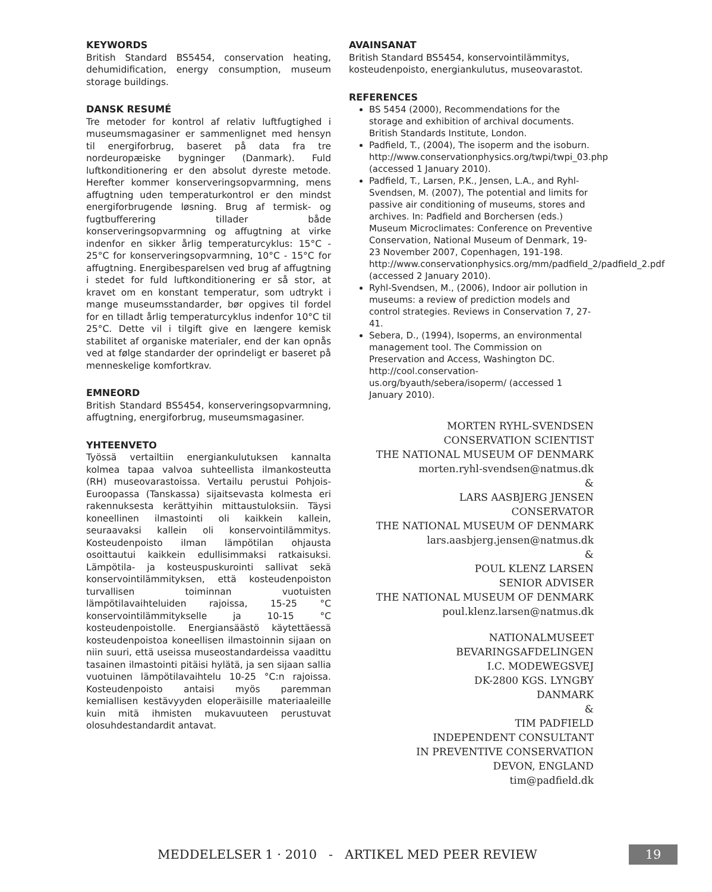KEYWORDS
British Standard BS5454, conservation heating, dehumidification, energy consumption, museum storage buildings.
DANSK RESUMÉ
Tre metoder for kontrol af relativ luftfugtighed i museumsmagasiner er sammenlignet med hensyn til energiforbrug, baseret på data fra tre nordeuropæiske bygninger (Danmark). Fuld luftkonditionering er den absolut dyreste metode. Herefter kommer konserveringsopvarmning, mens affugtning uden temperaturkontrol er den mindst energiforbrugende løsning. Brug af termisk- og fugtbufferering tillader både konserveringsopvarmning og affugtning at virke indenfor en sikker årlig temperaturcyklus: 15°C - 25°C for konserveringsopvarmning, 10°C - 15°C for affugtning. Energibesparelsen ved brug af affugtning i stedet for fuld luftkonditionering er så stor, at kravet om en konstant temperatur, som udtrykt i mange museumsstandarder, bør opgives til fordel for en tilladt årlig temperaturcyklus indenfor 10°C til 25°C. Dette vil i tilgift give en længere kemisk stabilitet af organiske materialer, end der kan opnås ved at følge standarder der oprindeligt er baseret på menneskelige komfortkrav.
EMNEORD
British Standard BS5454, konserveringsopvarmning, affugtning, energiforbrug, museumsmagasiner.
YHTEENVETO
Työssä vertailtiin energiankulutuksen kannalta kolmea tapaa valvoa suhteellista ilmankosteutta (RH) museovarastoissa. Vertailu perustui Pohjois-Euroopassa (Tanskassa) sijaitsevasta kolmesta eri rakennuksesta kerättyihin mittaustuloksiin. Täysi koneellinen ilmastointi oli kaikkein kallein, seuraavaksi kallein oli konservointilämmitys. Kosteudenpoisto ilman lämpötilan ohjausta osoittautui kaikkein edullisimmaksi ratkaisuksi. Lämpötila- ja kosteuspuskurointi sallivat sekä konservointilämmityksen, että kosteudenpoiston turvallisen toiminnan vuotuisten lämpötilavaihteluiden rajoissa, 15-25 °C konservointilämmitykselle ja 10-15 °C kosteudenpoistolle. Energiansäästö käytettäessä kosteudenpoistoa koneellisen ilmastoinnin sijaan on niin suuri, että useissa museostandardeissa vaadittu tasainen ilmastointi pitäisi hylätä, ja sen sijaan sallia vuotuinen lämpötilavaihtelu 10-25 °C:n rajoissa. Kosteudenpoisto antaisi myös paremman kemiallisen kestävyyden eloperäisille materiaaleille kuin mitä ihmisten mukavuuteen perustuvat olosuhdestandardit antavat.
AVAINSANAT
British Standard BS5454, konservointilämmitys, kosteudenpoisto, energiankulutus, museovarastot.
REFERENCES
BS 5454 (2000), Recommendations for the storage and exhibition of archival documents. British Standards Institute, London.
Padfield, T., (2004), The isoperm and the isoburn. http://www.conservationphysics.org/twpi/twpi_03.php (accessed 1 January 2010).
Padfield, T., Larsen, P.K., Jensen, L.A., and Ryhl-Svendsen, M. (2007), The potential and limits for passive air conditioning of museums, stores and archives. In: Padfield and Borchersen (eds.) Museum Microclimates: Conference on Preventive Conservation, National Museum of Denmark, 19-23 November 2007, Copenhagen, 191-198. http://www.conservationphysics.org/mm/padfield_2/padfield_2.pdf (accessed 2 January 2010).
Ryhl-Svendsen, M., (2006), Indoor air pollution in museums: a review of prediction models and control strategies. Reviews in Conservation 7, 27-41.
Sebera, D., (1994), Isoperms, an environmental management tool. The Commission on Preservation and Access, Washington DC. http://cool.conservation-us.org/byauth/sebera/isoperm/ (accessed 1 January 2010).
MORTEN RYHL-SVENDSEN
CONSERVATION SCIENTIST
THE NATIONAL MUSEUM OF DENMARK
morten.ryhl-svendsen@natmus.dk
&
LARS AASBJERG JENSEN
CONSERVATOR
THE NATIONAL MUSEUM OF DENMARK
lars.aasbjerg.jensen@natmus.dk
&
POUL KLENZ LARSEN
SENIOR ADVISER
THE NATIONAL MUSEUM OF DENMARK
poul.klenz.larsen@natmus.dk
NATIONALMUSEET
BEVARINGSAFDELINGEN
I.C. MODEWEGSVEJ
DK-2800 KGS. LYNGBY
DANMARK
&
TIM PADFIELD
INDEPENDENT CONSULTANT
IN PREVENTIVE CONSERVATION
DEVON, ENGLAND
tim@padfield.dk
MEDDELELSER 1 · 2010 - ARTIKEL MED PEER REVIEW 19